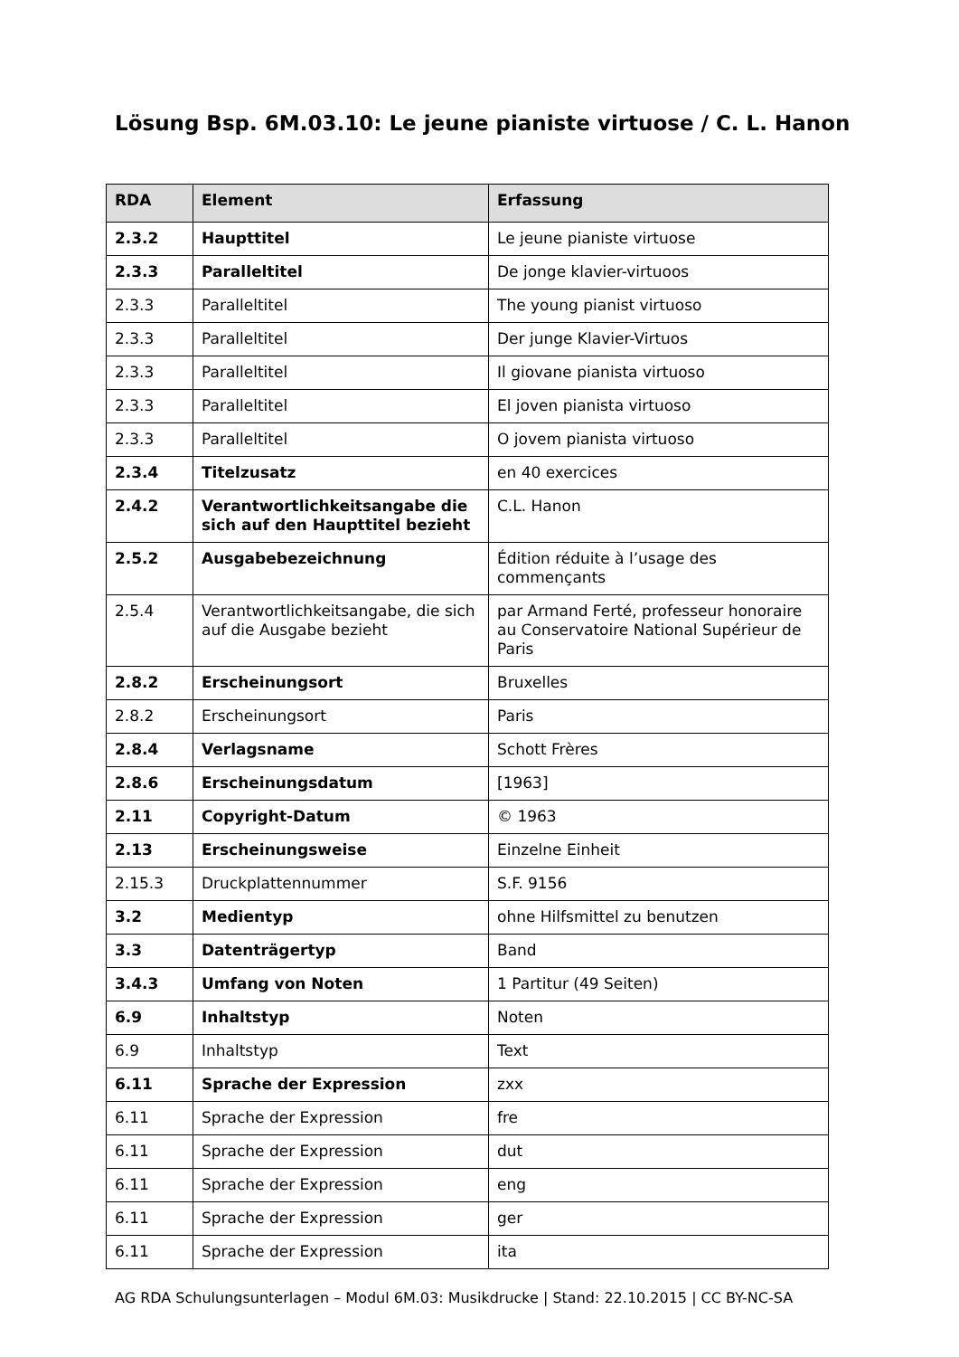Lösung Bsp. 6M.03.10: Le jeune pianiste virtuose / C. L. Hanon
| RDA | Element | Erfassung |
| --- | --- | --- |
| 2.3.2 | Haupttitel | Le jeune pianiste virtuose |
| 2.3.3 | Paralleltitel | De jonge klavier-virtuoos |
| 2.3.3 | Paralleltitel | The young pianist virtuoso |
| 2.3.3 | Paralleltitel | Der junge Klavier-Virtuos |
| 2.3.3 | Paralleltitel | Il giovane pianista virtuoso |
| 2.3.3 | Paralleltitel | El joven pianista virtuoso |
| 2.3.3 | Paralleltitel | O jovem pianista virtuoso |
| 2.3.4 | Titelzusatz | en 40 exercices |
| 2.4.2 | Verantwortlichkeitsangabe die sich auf den Haupttitel bezieht | C.L. Hanon |
| 2.5.2 | Ausgabebezeichnung | Édition réduite à l’usage des commençants |
| 2.5.4 | Verantwortlichkeitsangabe, die sich auf die Ausgabe bezieht | par Armand Ferté, professeur honoraire au Conservatoire National Supérieur de Paris |
| 2.8.2 | Erscheinungsort | Bruxelles |
| 2.8.2 | Erscheinungsort | Paris |
| 2.8.4 | Verlagsname | Schott Frères |
| 2.8.6 | Erscheinungsdatum | [1963] |
| 2.11 | Copyright-Datum | © 1963 |
| 2.13 | Erscheinungsweise | Einzelne Einheit |
| 2.15.3 | Druckplattennummer | S.F. 9156 |
| 3.2 | Medientyp | ohne Hilfsmittel zu benutzen |
| 3.3 | Datenträgertyp | Band |
| 3.4.3 | Umfang von Noten | 1 Partitur (49 Seiten) |
| 6.9 | Inhaltstyp | Noten |
| 6.9 | Inhaltstyp | Text |
| 6.11 | Sprache der Expression | zxx |
| 6.11 | Sprache der Expression | fre |
| 6.11 | Sprache der Expression | dut |
| 6.11 | Sprache der Expression | eng |
| 6.11 | Sprache der Expression | ger |
| 6.11 | Sprache der Expression | ita |
AG RDA Schulungsunterlagen – Modul 6M.03: Musikdrucke | Stand: 22.10.2015 | CC BY-NC-SA